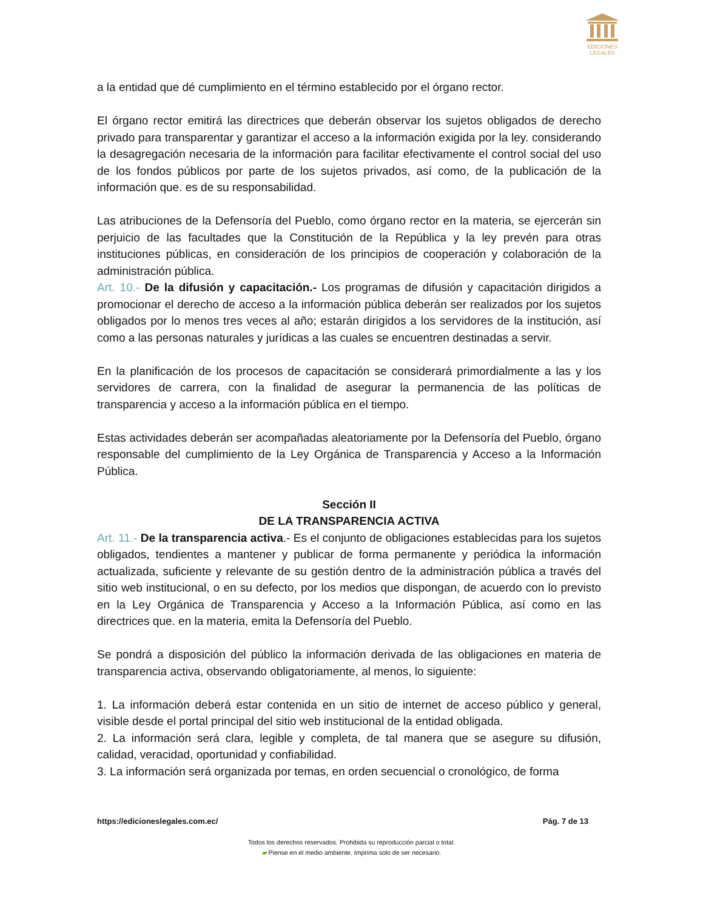EDICIONES
LEGALES
a la entidad que dé cumplimiento en el término establecido por el órgano rector.
El órgano rector emitirá las directrices que deberán observar los sujetos obligados de derecho privado para transparentar y garantizar el acceso a la información exigida por la ley. considerando la desagregación necesaria de la información para facilitar efectivamente el control social del uso de los fondos públicos por parte de los sujetos privados, así como, de la publicación de la información que. es de su responsabilidad.
Las atribuciones de la Defensoría del Pueblo, como órgano rector en la materia, se ejercerán sin perjuicio de las facultades que la Constitución de la República y la ley prevén para otras instituciones públicas, en consideración de los principios de cooperación y colaboración de la administración pública.
Art. 10.- De la difusión y capacitación.- Los programas de difusión y capacitación dirigidos a promocionar el derecho de acceso a la información pública deberán ser realizados por los sujetos obligados por lo menos tres veces al año; estarán dirigidos a los servidores de la institución, así como a las personas naturales y jurídicas a las cuales se encuentren destinadas a servir.
En la planificación de los procesos de capacitación se considerará primordialmente a las y los servidores de carrera, con la finalidad de asegurar la permanencia de las políticas de transparencia y acceso a la información pública en el tiempo.
Estas actividades deberán ser acompañadas aleatoriamente por la Defensoría del Pueblo, órgano responsable del cumplimiento de la Ley Orgánica de Transparencia y Acceso a la Información Pública.
Sección II
DE LA TRANSPARENCIA ACTIVA
Art. 11.- De la transparencia activa.- Es el conjunto de obligaciones establecidas para los sujetos obligados, tendientes a mantener y publicar de forma permanente y periódica la información actualizada, suficiente y relevante de su gestión dentro de la administración pública a través del sitio web institucional, o en su defecto, por los medios que dispongan, de acuerdo con lo previsto en la Ley Orgánica de Transparencia y Acceso a la Información Pública, así como en las directrices que. en la materia, emita la Defensoría del Pueblo.
Se pondrá a disposición del público la información derivada de las obligaciones en materia de transparencia activa, observando obligatoriamente, al menos, lo siguiente:
1. La información deberá estar contenida en un sitio de internet de acceso público y general, visible desde el portal principal del sitio web institucional de la entidad obligada.
2. La información será clara, legible y completa, de tal manera que se asegure su difusión, calidad, veracidad, oportunidad y confiabilidad.
3. La información será organizada por temas, en orden secuencial o cronológico, de forma
https://edicioneslegales.com.ec/ Pág. 7 de 13
Todos los derechos reservados. Prohibida su reproducción parcial o total.
▰ Piense en el medio ambiente. Imprima solo de ser necesario.